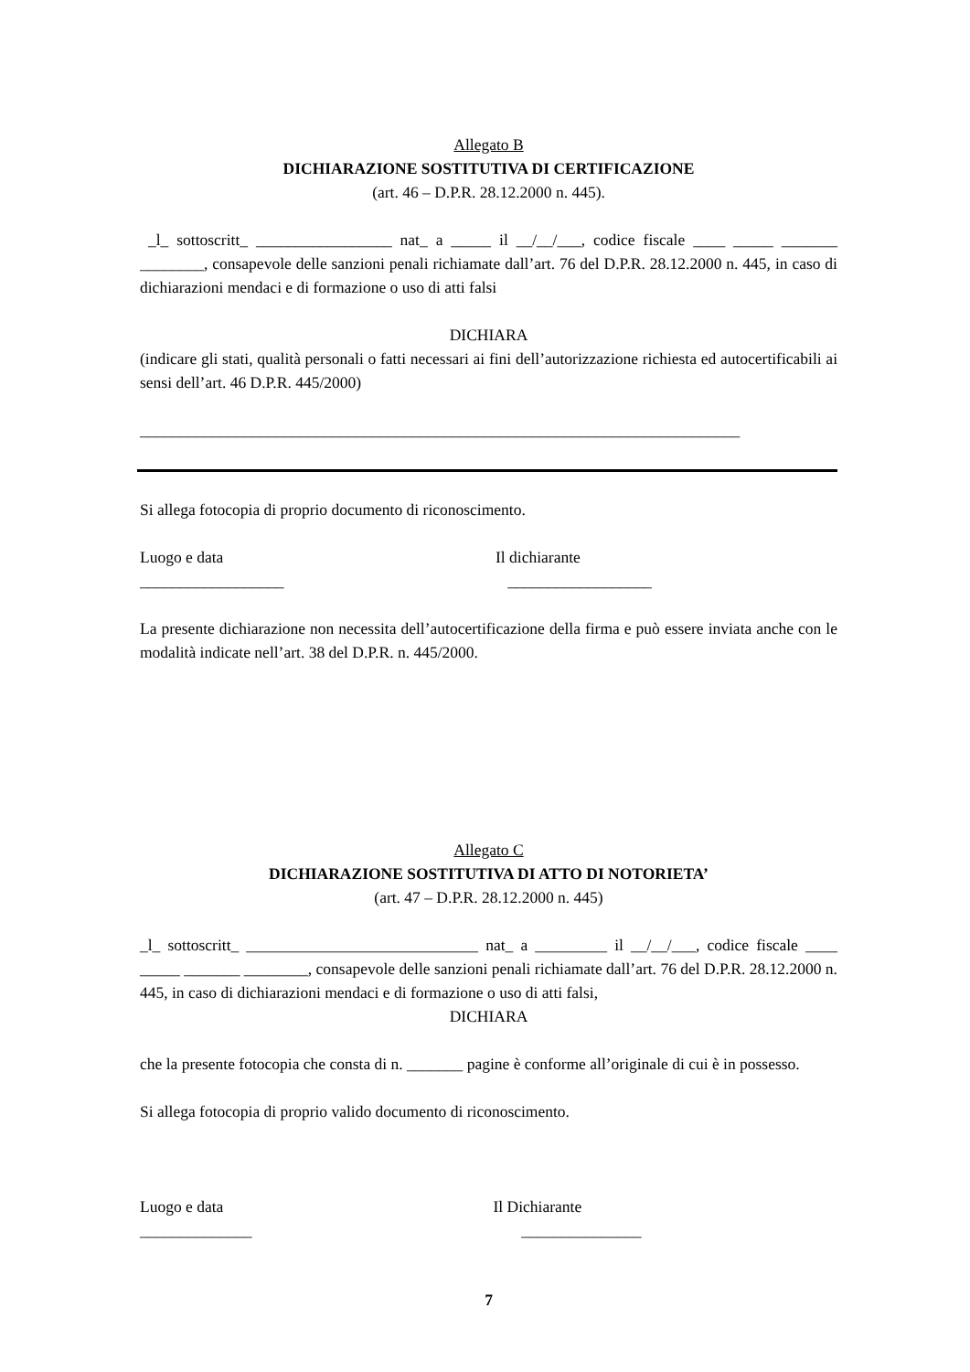Allegato B
DICHIARAZIONE SOSTITUTIVA DI CERTIFICAZIONE
(art. 46 – D.P.R. 28.12.2000 n. 445).
_l_ sottoscritt_ _________________ nat_ a _____ il __/__/___, codice fiscale ____ _____ _______ ________, consapevole delle sanzioni penali richiamate dall’art. 76 del D.P.R. 28.12.2000 n. 445, in caso di dichiarazioni mendaci e di formazione o uso di atti falsi
DICHIARA
(indicare gli stati, qualità personali o fatti necessari ai fini dell’autorizzazione richiesta ed autocertificabili ai sensi dell’art. 46 D.P.R. 445/2000)
___________________________________________________________________________
Si allega fotocopia di proprio documento di riconoscimento.
Luogo e data
__________________
Il dichiarante
__________________
La presente dichiarazione non necessita dell’autocertificazione della firma e può essere inviata anche con le modalità indicate nell’art. 38 del D.P.R. n. 445/2000.
Allegato C
DICHIARAZIONE SOSTITUTIVA DI ATTO DI NOTORIETA’
(art. 47 – D.P.R. 28.12.2000 n. 445)
_l_ sottoscritt_ _____________________________ nat_ a _________ il __/__/___, codice fiscale ____ _____ _______ ________, consapevole delle sanzioni penali richiamate dall’art. 76 del D.P.R. 28.12.2000 n. 445, in caso di dichiarazioni mendaci e di formazione o uso di atti falsi,
DICHIARA
che la presente fotocopia che consta di n. _______ pagine è conforme all’originale di cui è in possesso.
Si allega fotocopia di proprio valido documento di riconoscimento.
Luogo e data
______________
Il Dichiarante
_______________
7